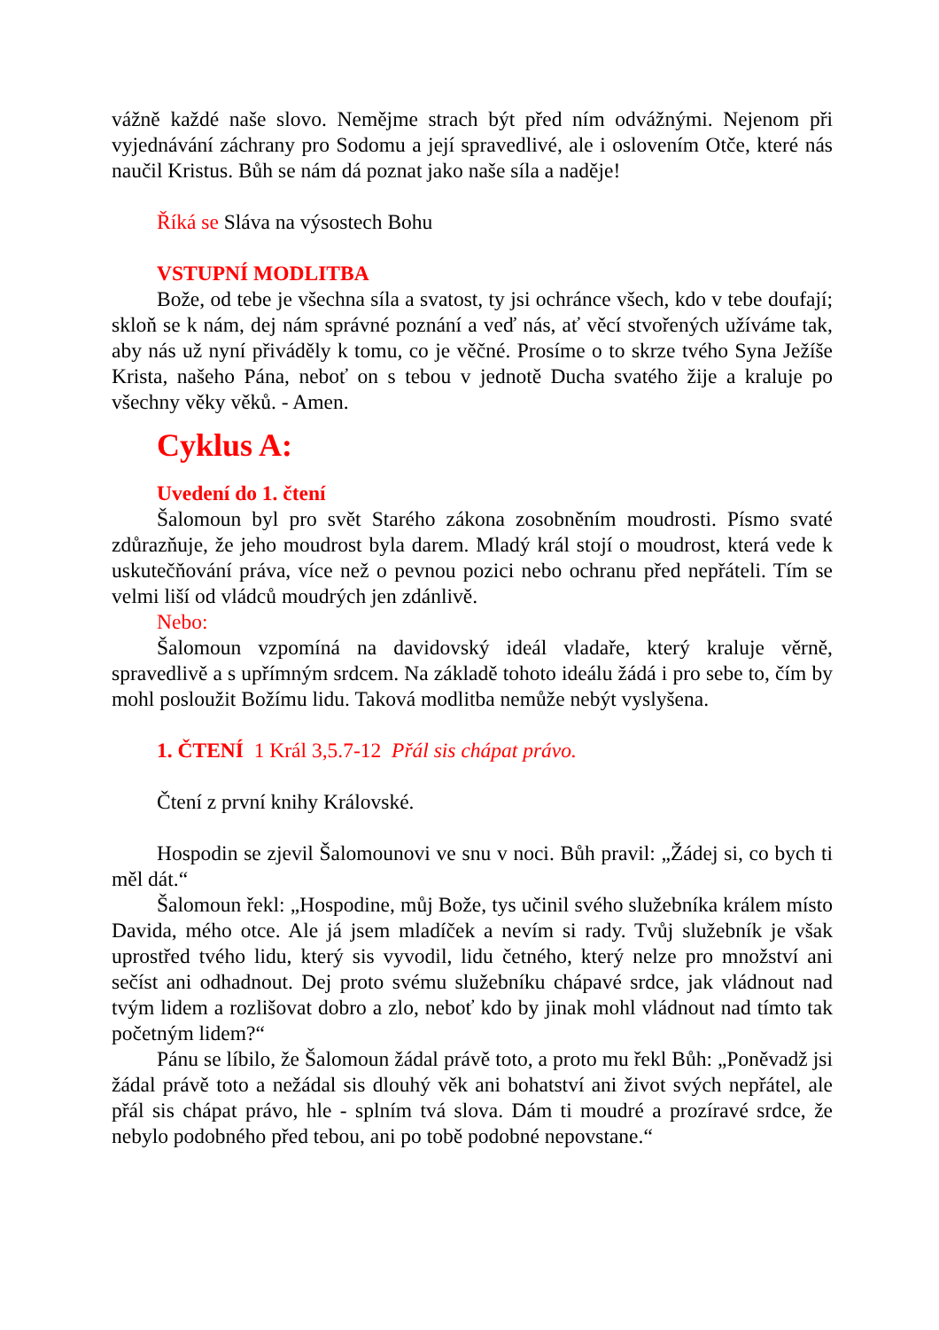vážně každé naše slovo. Nemějme strach být před ním odvážnými. Nejenom při vyjednávání záchrany pro Sodomu a její spravedlivé, ale i oslovením Otče, které nás naučil Kristus. Bůh se nám dá poznat jako naše síla a naděje!
Říká se Sláva na výsostech Bohu
VSTUPNÍ MODLITBA
Bože, od tebe je všechna síla a svatost, ty jsi ochránce všech, kdo v tebe doufají; skloň se k nám, dej nám správné poznání a veď nás, ať věcí stvořených užíváme tak, aby nás už nyní přiváděly k tomu, co je věčné. Prosíme o to skrze tvého Syna Ježíše Krista, našeho Pána, neboť on s tebou v jednotě Ducha svatého žije a kraluje po všechny věky věků. - Amen.
Cyklus A:
Uvedení do 1. čtení
Šalomoun byl pro svět Starého zákona zosobněním moudrosti. Písmo svaté zdůrazňuje, že jeho moudrost byla darem. Mladý král stojí o moudrost, která vede k uskutečňování práva, více než o pevnou pozici nebo ochranu před nepřáteli. Tím se velmi liší od vládců moudrých jen zdánlivě.
Nebo:
Šalomoun vzpomíná na davidovský ideál vladaře, který kraluje věrně, spravedlivě a s upřímným srdcem. Na základě tohoto ideálu žádá i pro sebe to, čím by mohl posloužit Božímu lidu. Taková modlitba nemůže nebýt vyslyšena.
1. ČTENÍ 1 Král 3,5.7-12 Přál sis chápat právo.
Čtení z první knihy Královské.
Hospodin se zjevil Šalomounovi ve snu v noci. Bůh pravil: „Žádej si, co bych ti měl dát.“
Šalomoun řekl: „Hospodine, můj Bože, tys učinil svého služebníka králem místo Davida, mého otce. Ale já jsem mladíček a nevím si rady. Tvůj služebník je však uprostřed tvého lidu, který sis vyvodil, lidu četného, který nelze pro množství ani sečíst ani odhadnout. Dej proto svému služebníku chápavé srdce, jak vládnout nad tvým lidem a rozlišovat dobro a zlo, neboť kdo by jinak mohl vládnout nad tímto tak početným lidem?“
Pánu se líbilo, že Šalomoun žádal právě toto, a proto mu řekl Bůh: „Poněvadž jsi žádal právě toto a nežádal sis dlouhý věk ani bohatství ani život svých nepřátel, ale přál sis chápat právo, hle - splním tvá slova. Dám ti moudré a prozíravé srdce, že nebylo podobného před tebou, ani po tobě podobné nepovstane.“